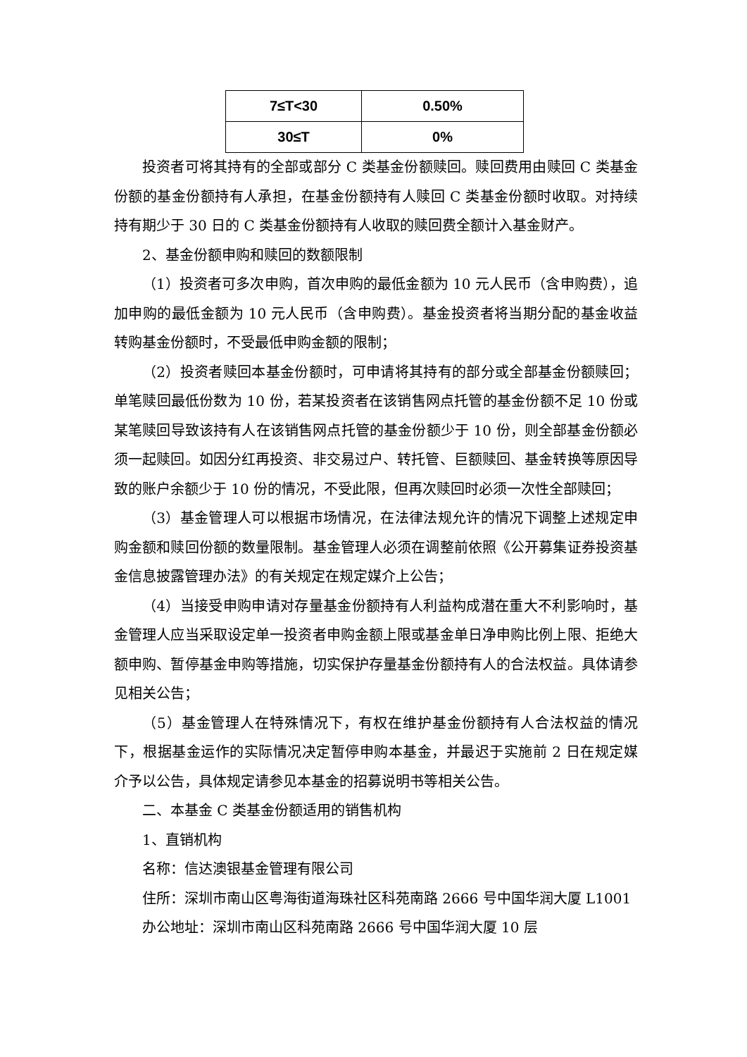| 7≤T<30 | 0.50% |
| 30≤T | 0% |
投资者可将其持有的全部或部分 C 类基金份额赎回。赎回费用由赎回 C 类基金份额的基金份额持有人承担，在基金份额持有人赎回 C 类基金份额时收取。对持续持有期少于 30 日的 C 类基金份额持有人收取的赎回费全额计入基金财产。
2、基金份额申购和赎回的数额限制
（1）投资者可多次申购，首次申购的最低金额为 10 元人民币（含申购费），追加申购的最低金额为 10 元人民币（含申购费）。基金投资者将当期分配的基金收益转购基金份额时，不受最低申购金额的限制；
（2）投资者赎回本基金份额时，可申请将其持有的部分或全部基金份额赎回；单笔赎回最低份数为 10 份，若某投资者在该销售网点托管的基金份额不足 10 份或某笔赎回导致该持有人在该销售网点托管的基金份额少于 10 份，则全部基金份额必须一起赎回。如因分红再投资、非交易过户、转托管、巨额赎回、基金转换等原因导致的账户余额少于 10 份的情况，不受此限，但再次赎回时必须一次性全部赎回；
（3）基金管理人可以根据市场情况，在法律法规允许的情况下调整上述规定申购金额和赎回份额的数量限制。基金管理人必须在调整前依照《公开募集证券投资基金信息披露管理办法》的有关规定在规定媒介上公告；
（4）当接受申购申请对存量基金份额持有人利益构成潜在重大不利影响时，基金管理人应当采取设定单一投资者申购金额上限或基金单日净申购比例上限、拒绝大额申购、暂停基金申购等措施，切实保护存量基金份额持有人的合法权益。具体请参见相关公告；
（5）基金管理人在特殊情况下，有权在维护基金份额持有人合法权益的情况下，根据基金运作的实际情况决定暂停申购本基金，并最迟于实施前 2 日在规定媒介予以公告，具体规定请参见本基金的招募说明书等相关公告。
二、本基金 C 类基金份额适用的销售机构
1、直销机构
名称：信达澳银基金管理有限公司
住所：深圳市南山区粤海街道海珠社区科苑南路 2666 号中国华润大厦 L1001
办公地址：深圳市南山区科苑南路 2666 号中国华润大厦 10 层